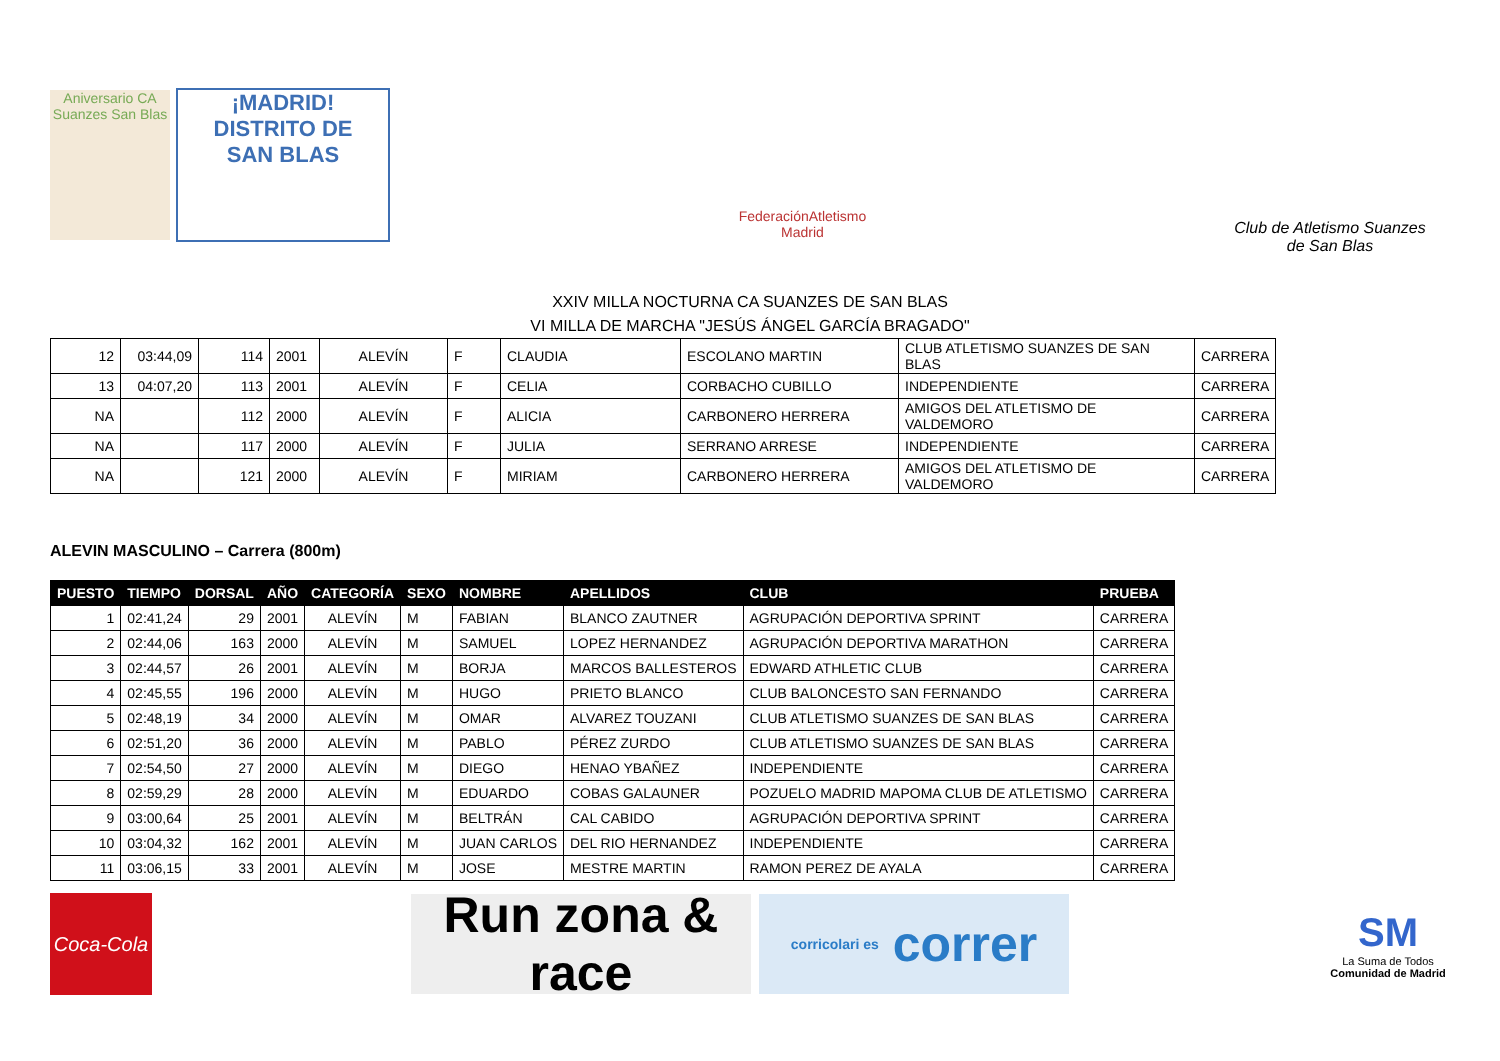Aniversario CA Suanzes San Blas
¡MADRID!
DISTRITO DE
SAN BLAS
FederaciónAtletismo
Madrid
Club de Atletismo Suanzes
de San Blas
XXIV MILLA NOCTURNA CA SUANZES DE SAN BLAS
VI MILLA DE MARCHA "JESÚS ÁNGEL GARCÍA BRAGADO"
| 12 | 03:44,09 | 114 | 2001 | ALEVÍN | F | CLAUDIA | ESCOLANO MARTIN | CLUB ATLETISMO SUANZES DE SAN BLAS | CARRERA |
| 13 | 04:07,20 | 113 | 2001 | ALEVÍN | F | CELIA | CORBACHO CUBILLO | INDEPENDIENTE | CARRERA |
| NA | | 112 | 2000 | ALEVÍN | F | ALICIA | CARBONERO HERRERA | AMIGOS DEL ATLETISMO DE VALDEMORO | CARRERA |
| NA | | 117 | 2000 | ALEVÍN | F | JULIA | SERRANO ARRESE | INDEPENDIENTE | CARRERA |
| NA | | 121 | 2000 | ALEVÍN | F | MIRIAM | CARBONERO HERRERA | AMIGOS DEL ATLETISMO DE VALDEMORO | CARRERA |
ALEVIN MASCULINO – Carrera (800m)
| PUESTO | TIEMPO | DORSAL | AÑO | CATEGORÍA | SEXO | NOMBRE | APELLIDOS | CLUB | PRUEBA |
| --- | --- | --- | --- | --- | --- | --- | --- | --- | --- |
| 1 | 02:41,24 | 29 | 2001 | ALEVÍN | M | FABIAN | BLANCO ZAUTNER | AGRUPACIÓN DEPORTIVA SPRINT | CARRERA |
| 2 | 02:44,06 | 163 | 2000 | ALEVÍN | M | SAMUEL | LOPEZ HERNANDEZ | AGRUPACIÓN DEPORTIVA MARATHON | CARRERA |
| 3 | 02:44,57 | 26 | 2001 | ALEVÍN | M | BORJA | MARCOS BALLESTEROS | EDWARD ATHLETIC CLUB | CARRERA |
| 4 | 02:45,55 | 196 | 2000 | ALEVÍN | M | HUGO | PRIETO BLANCO | CLUB BALONCESTO SAN FERNANDO | CARRERA |
| 5 | 02:48,19 | 34 | 2000 | ALEVÍN | M | OMAR | ALVAREZ TOUZANI | CLUB ATLETISMO SUANZES DE SAN BLAS | CARRERA |
| 6 | 02:51,20 | 36 | 2000 | ALEVÍN | M | PABLO | PÉREZ ZURDO | CLUB ATLETISMO SUANZES DE SAN BLAS | CARRERA |
| 7 | 02:54,50 | 27 | 2000 | ALEVÍN | M | DIEGO | HENAO YBAÑEZ | INDEPENDIENTE | CARRERA |
| 8 | 02:59,29 | 28 | 2000 | ALEVÍN | M | EDUARDO | COBAS GALAUNER | POZUELO MADRID MAPOMA CLUB DE ATLETISMO | CARRERA |
| 9 | 03:00,64 | 25 | 2001 | ALEVÍN | M | BELTRÁN | CAL CABIDO | AGRUPACIÓN DEPORTIVA SPRINT | CARRERA |
| 10 | 03:04,32 | 162 | 2001 | ALEVÍN | M | JUAN CARLOS | DEL RIO HERNANDEZ | INDEPENDIENTE | CARRERA |
| 11 | 03:06,15 | 33 | 2001 | ALEVÍN | M | JOSE | MESTRE MARTIN | RAMON PEREZ DE AYALA | CARRERA |
Coca-Cola
Run zona & race
corricolari es correr
SM
La Suma de Todos
Comunidad de Madrid